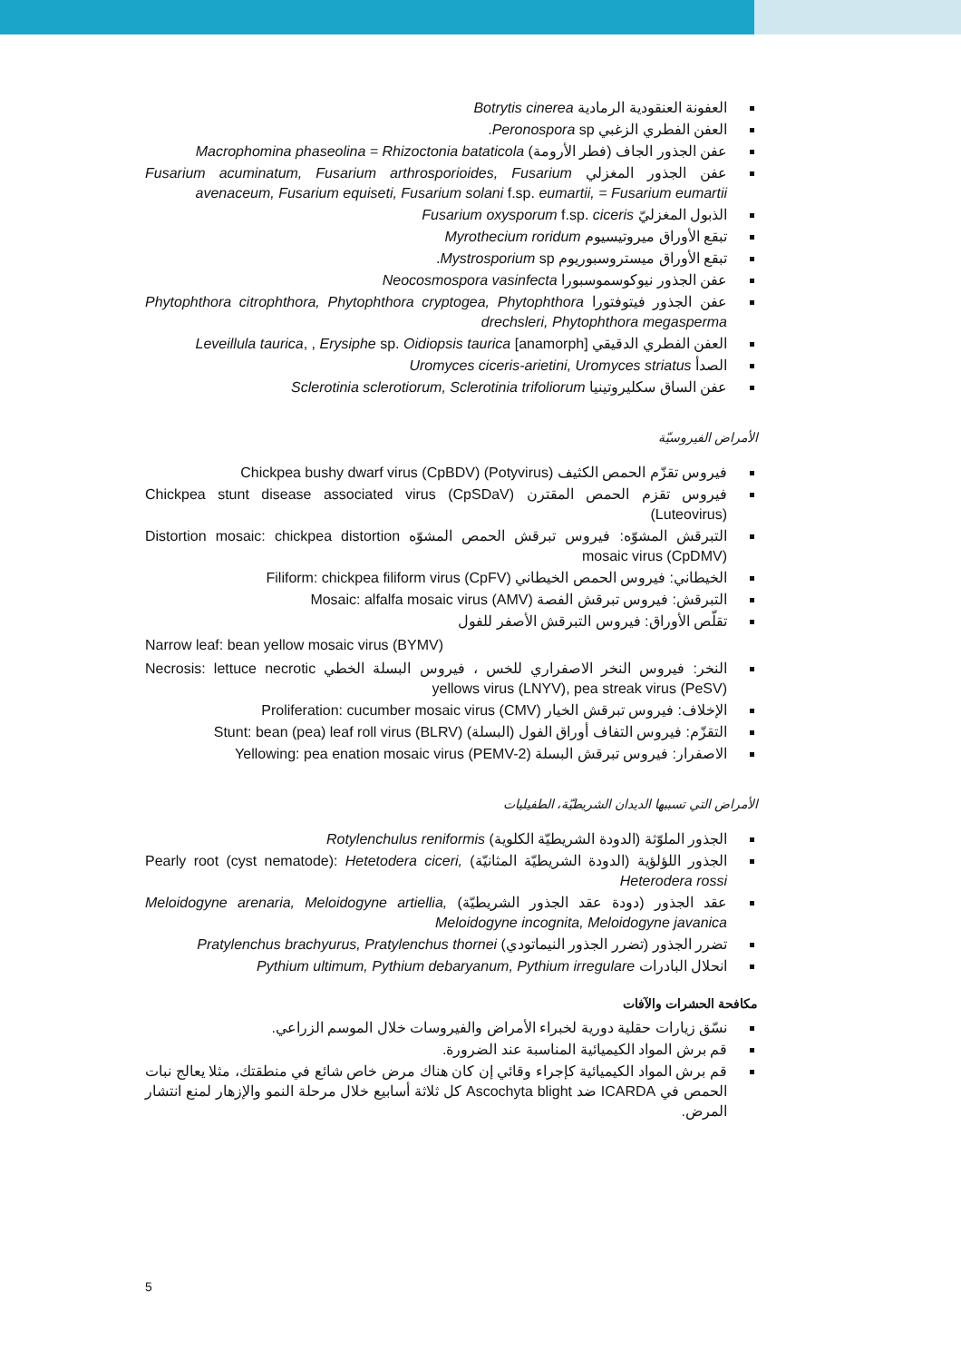العفونة العنقودية الرمادية Botrytis cinerea
العفن الفطري الزغبي Peronospora sp.
عفن الجذور الجاف (فطر الأرومة) Macrophomina phaseolina = Rhizoctonia bataticola
عفن الجذور المغزلي Fusarium acuminatum, Fusarium arthrosporioides, Fusarium avenaceum, Fusarium equiseti, Fusarium solani f.sp. eumartii, = Fusarium eumartii
الذبول المغزليّ Fusarium oxysporum f.sp. ciceris
تبقع الأوراق ميروتيسيوم Myrothecium roridum
تبقع الأوراق ميستروسبوريوم Mystrosporium sp.
عفن الجذور نيوكوسموسبورا Neocosmospora vasinfecta
عفن الجذور فيتوفتورا Phytophthora citrophthora, Phytophthora cryptogea, Phytophthora drechsleri, Phytophthora megasperma
العفن الفطري الدقيقي Leveillula taurica, , Erysiphe sp. Oidiopsis taurica [anamorph]
الصدأ Uromyces ciceris-arietini, Uromyces striatus
عفن الساق سكليروتينيا Sclerotinia sclerotiorum, Sclerotinia trifoliorum
الأمراض الفيروسيّة
فيروس تقزّم الحمص الكثيف Chickpea bushy dwarf virus (CpBDV) (Potyvirus)
فيروس تقزم الحمص المقترن Chickpea stunt disease associated virus (CpSDaV) (Luteovirus)
التبرقش المشوّه: فيروس تبرقش الحمص المشوّه Distortion mosaic: chickpea distortion mosaic virus (CpDMV)
الخيطاني: فيروس الحمص الخيطاني Filiform: chickpea filiform virus (CpFV)
التبرقش: فيروس تبرقش الفصة Mosaic: alfalfa mosaic virus (AMV)
تقلّص الأوراق: فيروس التبرقش الأصفر للفول
Narrow leaf: bean yellow mosaic virus (BYMV)
النخر: فيروس النخر الاصفراري للخس ، فيروس البسلة الخطي Necrosis: lettuce necrotic yellows virus (LNYV), pea streak virus (PeSV)
الإخلاف: فيروس تبرقش الخيار Proliferation: cucumber mosaic virus (CMV)
التقزّم: فيروس التفاف أوراق الفول (البسلة) Stunt: bean (pea) leaf roll virus (BLRV)
الاصفرار: فيروس تبرقش البسلة Yellowing: pea enation mosaic virus (PEMV-2)
الأمراض التي تسببها الديدان الشريطيّة، الطفيليات
الجذور الملوّثة (الدودة الشريطيّة الكلوية) Rotylenchulus reniformis
الجذور اللؤلؤية (الدودة الشريطيّة المثانيّة) Pearly root (cyst nematode): Hetetodera ciceri, Heterodera rossi
عقد الجذور (دودة عقد الجذور الشريطيّة) Meloidogyne arenaria, Meloidogyne artiellia, Meloidogyne incognita, Meloidogyne javanica
تضرر الجذور (تضرر الجذور النيماتودي) Pratylenchus brachyurus, Pratylenchus thornei
انحلال البادرات Pythium ultimum, Pythium debaryanum, Pythium irregulare
مكافحة الحشرات والآفات
نسّق زيارات حقلية دورية لخبراء الأمراض والفيروسات خلال الموسم الزراعي.
قم برش المواد الكيميائية المناسبة عند الضرورة.
قم برش المواد الكيميائية كإجراء وقائي إن كان هناك مرض خاص شائع في منطقتك، مثلا يعالج نبات الحمص في ICARDA ضد Ascochyta blight كل ثلاثة أسابيع خلال مرحلة النمو والإزهار لمنع انتشار المرض.
5